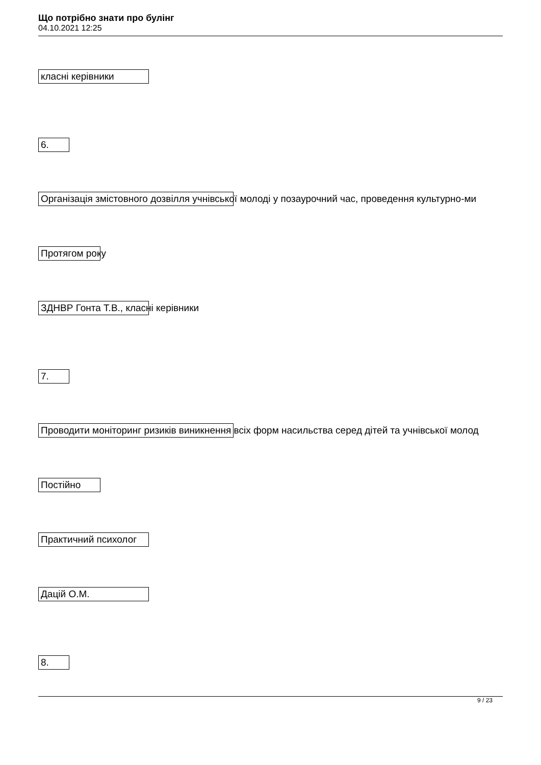Що потрібно знати про булінг
04.10.2021 12:25
класні керівники
6.
Організація змістовного дозвілля учнівської молоді у позаурочний час, проведення культурно-ми
Протягом року
ЗДНВР Гонта Т.В., класні керівники
7.
Проводити моніторинг ризиків виникнення всіх форм насильства серед дітей та учнівської молод
Постійно
Практичний психолог
Дацій О.М.
8.
9 / 23